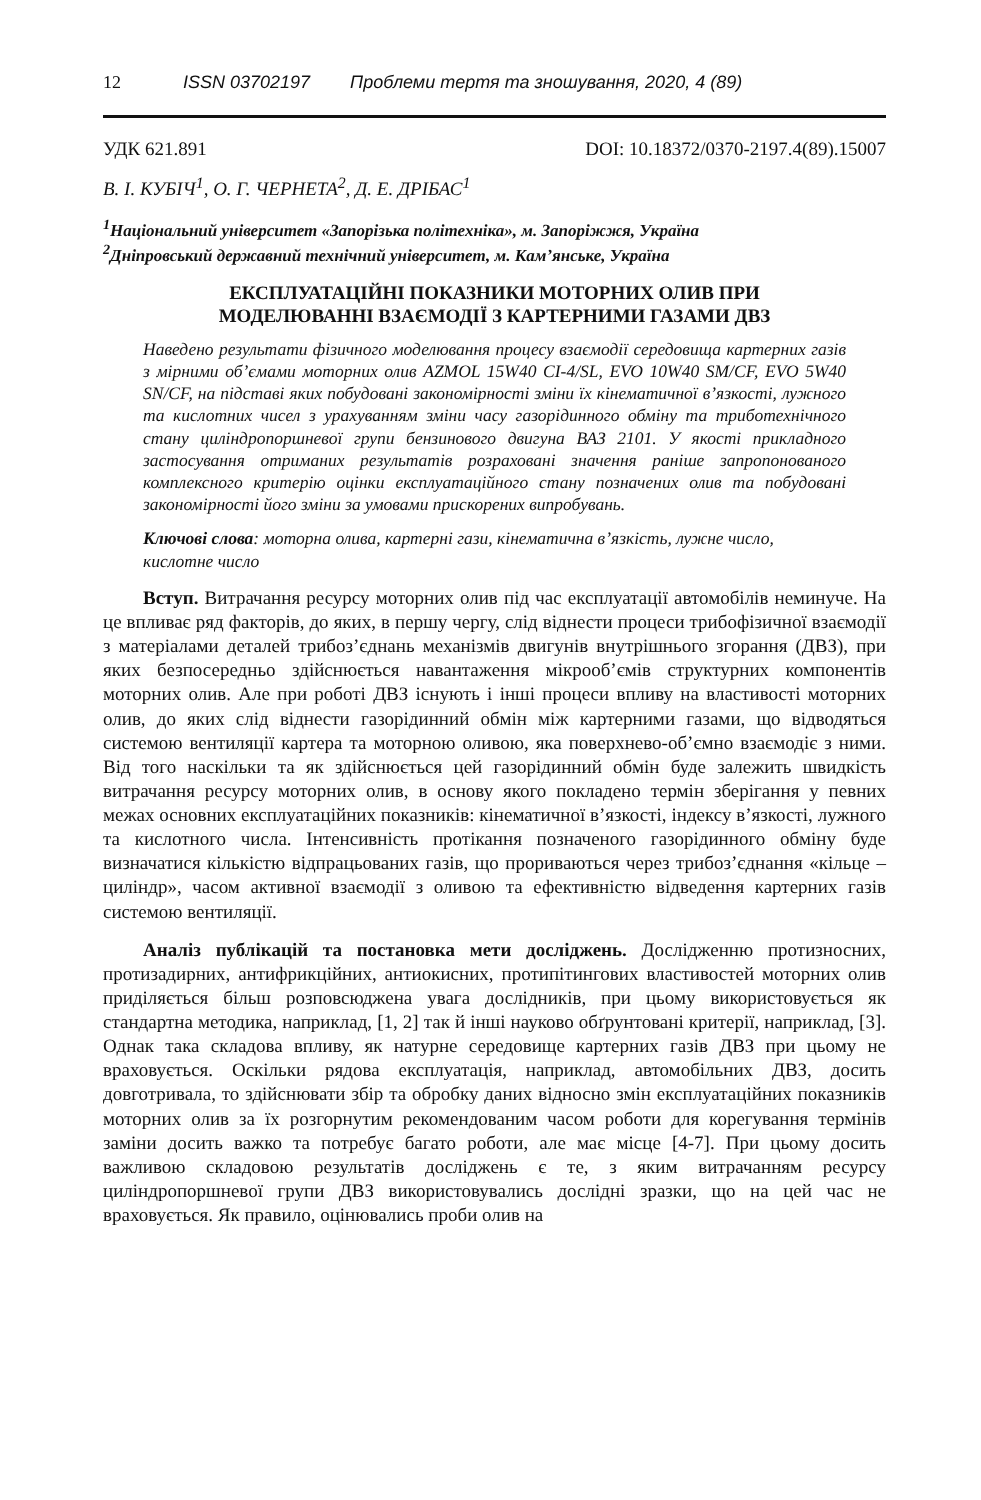12 ISSN 03702197 Проблеми тертя та зношування, 2020, 4 (89)
УДК 621.891 DOI: 10.18372/0370-2197.4(89).15007
В. І. КУБІЧ<sup>1</sup>, О. Г. ЧЕРНЕТА<sup>2</sup>, Д. Е. ДРІБАС<sup>1</sup>
<sup>1</sup> Національний університет «Запорізька політехніка», м. Запоріжжя, Україна
<sup>2</sup> Дніпровський державний технічний університет, м. Кам’янське, Україна
ЕКСПЛУАТАЦІЙНІ ПОКАЗНИКИ МОТОРНИХ ОЛИВ ПРИ
МОДЕЛЮВАННІ ВЗАЄМОДІЇ З КАРТЕРНИМИ ГАЗАМИ ДВЗ
Наведено результати фізичного моделювання процесу взаємодії середовища картерних газів з мірними об’ємами моторних олив AZMOL 15W40 CI-4/SL, EVO 10W40 SM/CF, EVO 5W40 SN/CF, на підставі яких побудовані закономірності зміни їх кінематичної в’язкості, лужного та кислотних чисел з урахуванням зміни часу газорідинного обміну та триботехнічного стану циліндропоршневої групи бензинового двигуна ВАЗ 2101. У якості прикладного застосування отриманих результатів розраховані значення раніше запропонованого комплексного критерію оцінки експлуатаційного стану позначених олив та побудовані закономірності його зміни за умовами прискорених випробувань.
Ключові слова: моторна олива, картерні гази, кінематична в’язкість, лужне число, кислотне число
Вступ. Витрачання ресурсу моторних олив під час експлуатації автомобілів неминуче. На це впливає ряд факторів, до яких, в першу чергу, слід віднести процеси трибофізичної взаємодії з матеріалами деталей трибоз’єднань механізмів двигунів внутрішнього згорання (ДВЗ), при яких безпосередньо здійснюється навантаження мікрооб’ємів структурних компонентів моторних олив. Але при роботі ДВЗ існують і інші процеси впливу на властивості моторних олив, до яких слід віднести газорідинний обмін між картерними газами, що відводяться системою вентиляції картера та моторною оливою, яка поверхнево-об’ємно взаємодіє з ними. Від того наскільки та як здійснюється цей газорідинний обмін буде залежить швидкість витрачання ресурсу моторних олив, в основу якого покладено термін зберігання у певних межах основних експлуатаційних показників: кінематичної в’язкості, індексу в’язкості, лужного та кислотного числа. Інтенсивність протікання позначеного газорідинного обміну буде визначатися кількістю відпрацьованих газів, що прориваються через трибоз’єднання «кільце – циліндр», часом активної взаємодії з оливою та ефективністю відведення картерних газів системою вентиляції.
Аналіз публікацій та постановка мети досліджень. Дослідженню протизносних, протизадирних, антифрикційних, антиокисних, протипітингових властивостей моторних олив приділяється більш розповсюджена увага дослідників, при цьому використовується як стандартна методика, наприклад, [1, 2] так й інші науково обґрунтовані критерії, наприклад, [3]. Однак така складова впливу, як натурне середовище картерних газів ДВЗ при цьому не враховується. Оскільки рядова експлуатація, наприклад, автомобільних ДВЗ, досить довготривала, то здійснювати збір та обробку даних відносно змін експлуатаційних показників моторних олив за їх розгорнутим рекомендованим часом роботи для корегування термінів заміни досить важко та потребує багато роботи, але має місце [4-7]. При цьому досить важливою складовою результатів досліджень є те, з яким витрачанням ресурсу циліндропоршневої групи ДВЗ використовувались дослідні зразки, що на цей час не враховується. Як правило, оцінювались проби олив на